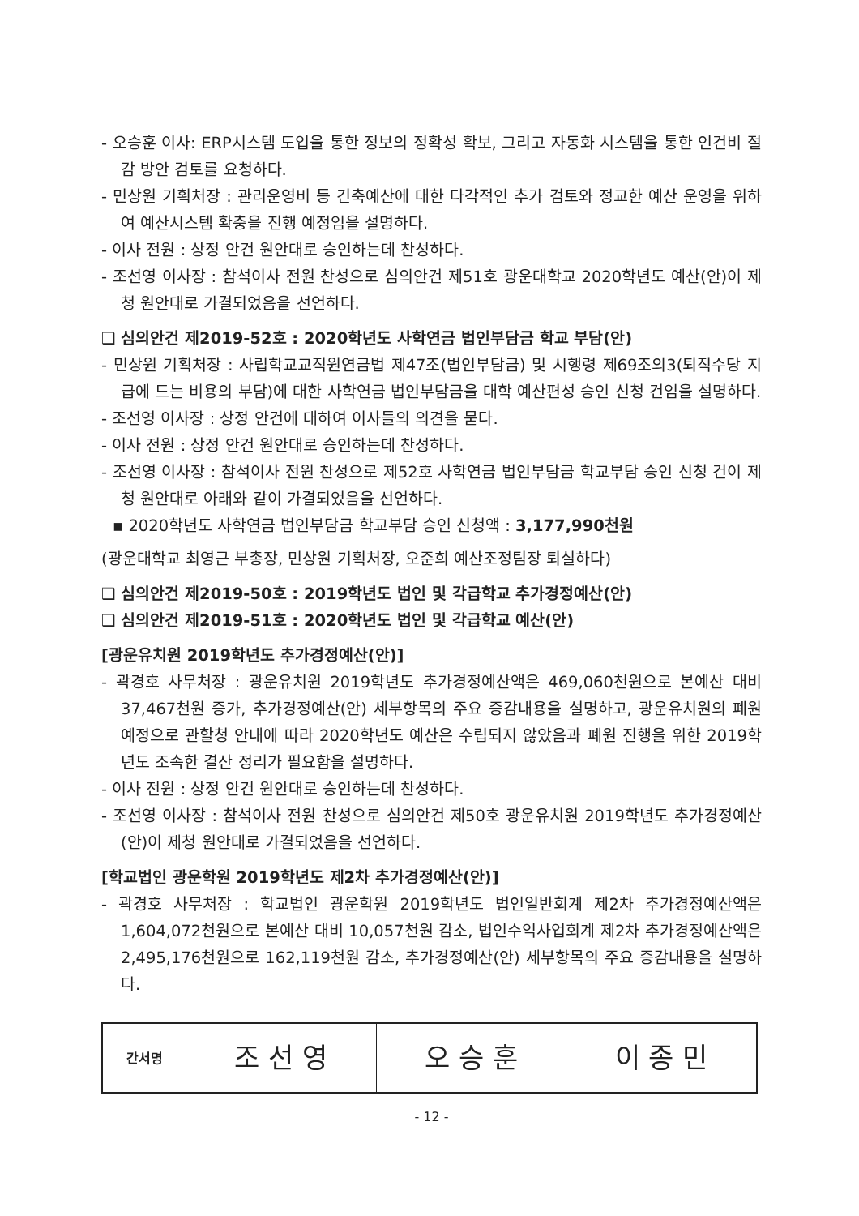- 오승훈 이사: ERP시스템 도입을 통한 정보의 정확성 확보, 그리고 자동화 시스템을 통한 인건비 절감 방안 검토를 요청하다.
- 민상원 기획처장 : 관리운영비 등 긴축예산에 대한 다각적인 추가 검토와 정교한 예산 운영을 위하여 예산시스템 확충을 진행 예정임을 설명하다.
- 이사 전원 : 상정 안건 원안대로 승인하는데 찬성하다.
- 조선영 이사장 : 참석이사 전원 찬성으로 심의안건 제51호 광운대학교 2020학년도 예산(안)이 제청 원안대로 가결되었음을 선언하다.
❑ 심의안건 제2019-52호 : 2020학년도 사학연금 법인부담금 학교 부담(안)
- 민상원 기획처장 : 사립학교교직원연금법 제47조(법인부담금) 및 시행령 제69조의3(퇴직수당 지급에 드는 비용의 부담)에 대한 사학연금 법인부담금을 대학 예산편성 승인 신청 건임을 설명하다.
- 조선영 이사장 : 상정 안건에 대하여 이사들의 의견을 묻다.
- 이사 전원 : 상정 안건 원안대로 승인하는데 찬성하다.
- 조선영 이사장 : 참석이사 전원 찬성으로 제52호 사학연금 법인부담금 학교부담 승인 신청 건이 제청 원안대로 아래와 같이 가결되었음을 선언하다.
▪ 2020학년도 사학연금 법인부담금 학교부담 승인 신청액 : 3,177,990천원
(광운대학교 최영근 부총장, 민상원 기획처장, 오준희 예산조정팀장 퇴실하다)
❑ 심의안건 제2019-50호 : 2019학년도 법인 및 각급학교 추가경정예산(안)
❑ 심의안건 제2019-51호 : 2020학년도 법인 및 각급학교 예산(안)
[광운유치원 2019학년도 추가경정예산(안)]
- 곽경호 사무처장 : 광운유치원 2019학년도 추가경정예산액은 469,060천원으로 본예산 대비 37,467천원 증가, 추가경정예산(안) 세부항목의 주요 증감내용을 설명하고, 광운유치원의 폐원 예정으로 관할청 안내에 따라 2020학년도 예산은 수립되지 않았음과 폐원 진행을 위한 2019학년도 조속한 결산 정리가 필요함을 설명하다.
- 이사 전원 : 상정 안건 원안대로 승인하는데 찬성하다.
- 조선영 이사장 : 참석이사 전원 찬성으로 심의안건 제50호 광운유치원 2019학년도 추가경정예산(안)이 제청 원안대로 가결되었음을 선언하다.
[학교법인 광운학원 2019학년도 제2차 추가경정예산(안)]
- 곽경호 사무처장 : 학교법인 광운학원 2019학년도 법인일반회계 제2차 추가경정예산액은 1,604,072천원으로 본예산 대비 10,057천원 감소, 법인수익사업회계 제2차 추가경정예산액은 2,495,176천원으로 162,119천원 감소, 추가경정예산(안) 세부항목의 주요 증감내용을 설명하다.
| 간서명 | 조 선 영 | 오 승 훈 | 이 종 민 |
- 12 -